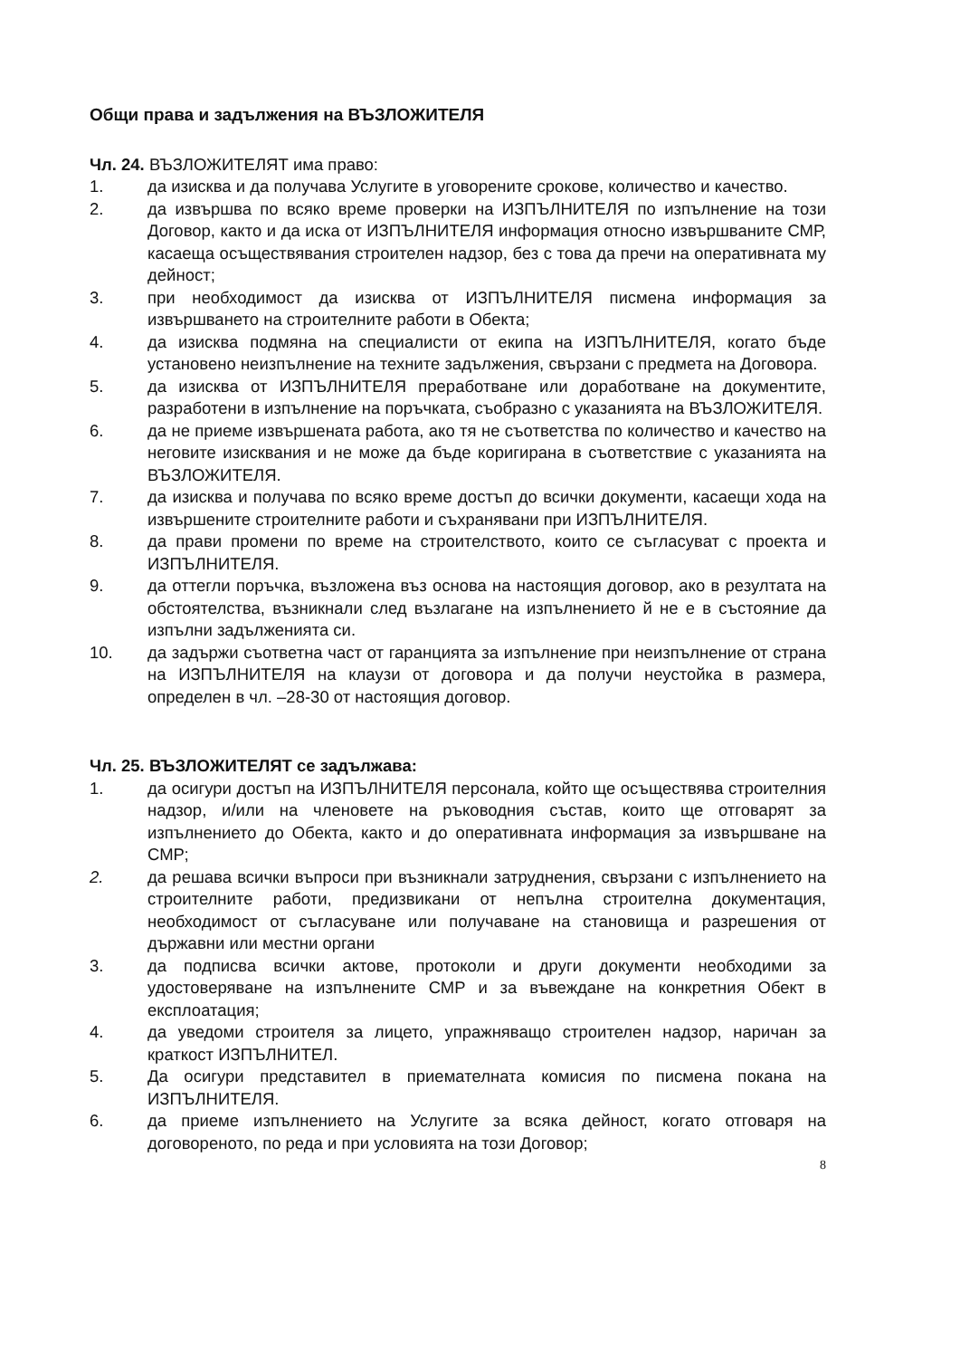Общи права и задължения на ВЪЗЛОЖИТЕЛЯ
Чл. 24. ВЪЗЛОЖИТЕЛЯТ има право:
1. да изисква и да получава Услугите в уговорените срокове, количество и качество.
2. да извършва по всяко време проверки на ИЗПЪЛНИТЕЛЯ по изпълнение на този Договор, както и да иска от ИЗПЪЛНИТЕЛЯ информация относно извършваните СМР, касаеща осъществявания строителен надзор, без с това да пречи на оперативната му дейност;
3. при необходимост да изисква от ИЗПЪЛНИТЕЛЯ писмена информация за извършването на строителните работи в Обекта;
4. да изисква подмяна на специалисти от екипа на ИЗПЪЛНИТЕЛЯ, когато бъде установено неизпълнение на техните задължения, свързани с предмета на Договора.
5. да изисква от ИЗПЪЛНИТЕЛЯ преработване или доработване на документите, разработени в изпълнение на поръчката, съобразно с указанията на ВЪЗЛОЖИТЕЛЯ.
6. да не приеме извършената работа, ако тя не съответства по количество и качество на неговите изисквания и не може да бъде коригирана в съответствие с указанията на ВЪЗЛОЖИТЕЛЯ.
7. да изисква и получава по всяко време достъп до всички документи, касаещи хода на извършените строителните работи и съхранявани при ИЗПЪЛНИТЕЛЯ.
8. да прави промени по време на строителството, които се съгласуват с проекта и ИЗПЪЛНИТЕЛЯ.
9. да оттегли поръчка, възложена въз основа на настоящия договор, ако в резултата на обстоятелства, възникнали след възлагане на изпълнението й не е в състояние да изпълни задълженията си.
10. да задържи съответна част от гаранцията за изпълнение при неизпълнение от страна на ИЗПЪЛНИТЕЛЯ на клаузи от договора и да получи неустойка в размера, определен в чл. –28-30 от настоящия договор.
Чл. 25. ВЪЗЛОЖИТЕЛЯТ се задължава:
1. да осигури достъп на ИЗПЪЛНИТЕЛЯ персонала, който ще осъществява строителния надзор, и/или на членовете на ръководния състав, които ще отговарят за изпълнението до Обекта, както и до оперативната информация за извършване на СМР;
2. да решава всички въпроси при възникнали затруднения, свързани с изпълнението на строителните работи, предизвикани от непълна строителна документация, необходимост от съгласуване или получаване на становища и разрешения от държавни или местни органи
3. да подписва всички актове, протоколи и други документи необходими за удостоверяване на изпълнените СМР и за въвеждане на конкретния Обект в експлоатация;
4. да уведоми строителя за лицето, упражняващо строителен надзор, наричан за краткост ИЗПЪЛНИТЕЛ.
5. Да осигури представител в приемателната комисия по писмена покана на ИЗПЪЛНИТЕЛЯ.
6. да приеме изпълнението на Услугите за всяка дейност, когато отговаря на договореното, по реда и при условията на този Договор;
8